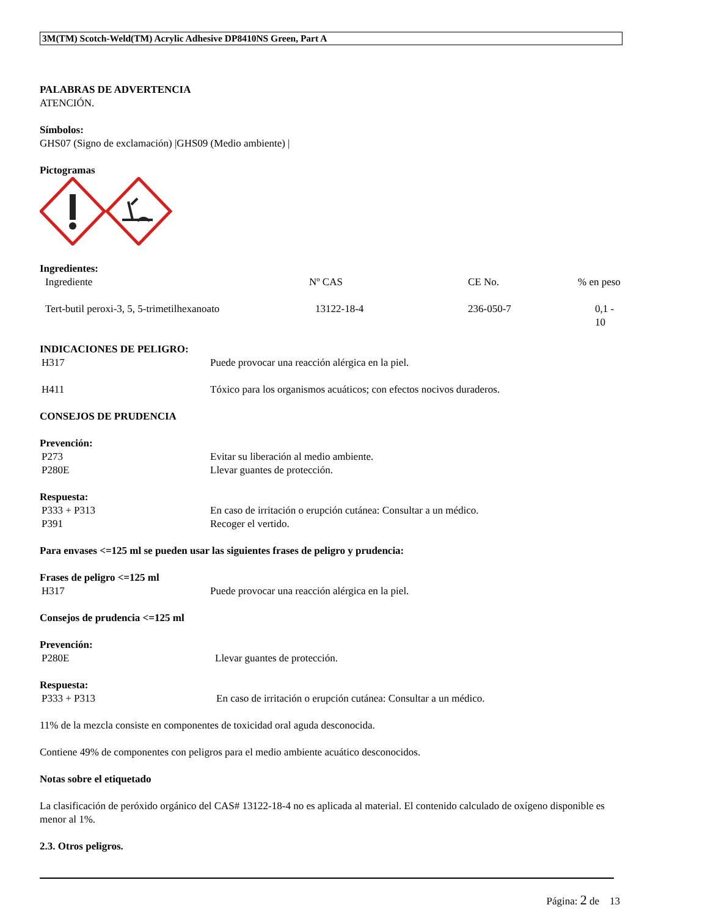3M(TM) Scotch-Weld(TM) Acrylic Adhesive DP8410NS Green, Part A
PALABRAS DE ADVERTENCIA
ATENCIÓN.
Símbolos:
GHS07 (Signo de exclamación) |GHS09 (Medio ambiente) |
Pictogramas
Ingredientes:
| Ingrediente | Nº CAS | CE No. | % en peso |
| Tert-butil peroxi-3, 5, 5-trimetilhexanoato | 13122-18-4 | 236-050-7 | 0,1 - 10 |
INDICACIONES DE PELIGRO:
| H317 | Puede provocar una reacción alérgica en la piel. |
| H411 | Tóxico para los organismos acuáticos; con efectos nocivos duraderos. |
CONSEJOS DE PRUDENCIA
Prevención:
| P273 | Evitar su liberación al medio ambiente. |
| P280E | Llevar guantes de protección. |
Respuesta:
| P333 + P313 | En caso de irritación o erupción cutánea: Consultar a un médico. |
| P391 | Recoger el vertido. |
Para envases <=125 ml se pueden usar las siguientes frases de peligro y prudencia:
Frases de peligro <=125 ml
| H317 | Puede provocar una reacción alérgica en la piel. |
Consejos de prudencia <=125 ml
Prevención:
| P280E | Llevar guantes de protección. |
Respuesta:
| P333 + P313 | En caso de irritación o erupción cutánea: Consultar a un médico. |
11% de la mezcla consiste en componentes de toxicidad oral aguda desconocida.
Contiene 49% de componentes con peligros para el medio ambiente acuático desconocidos.
Notas sobre el etiquetado
La clasificación de peróxido orgánico del CAS# 13122-18-4 no es aplicada al material. El contenido calculado de oxígeno disponible es menor al 1%.
2.3. Otros peligros.
Página: 2 de 13